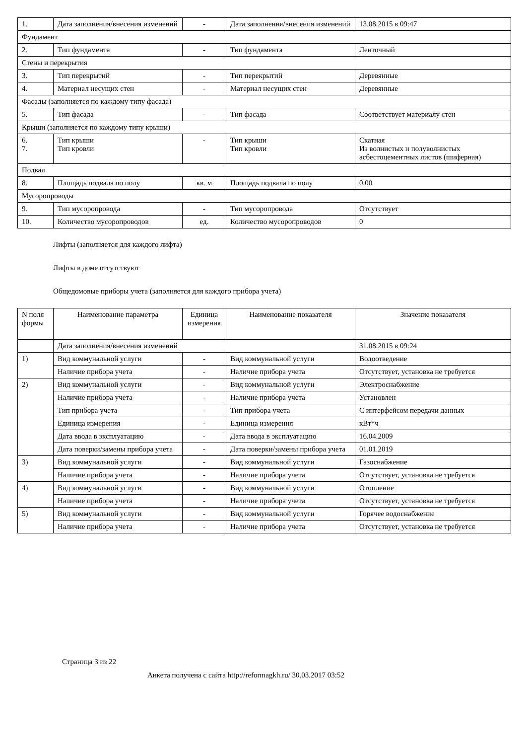| 1. | Дата заполнения/внесения изменений | - | Дата заполнения/внесения изменений | 13.08.2015 в 09:47 |
| Фундамент | | | | |
| 2. | Тип фундамента | - | Тип фундамента | Ленточный |
| Стены и перекрытия | | | | |
| 3. | Тип перекрытий | - | Тип перекрытий | Деревянные |
| 4. | Материал несущих стен | - | Материал несущих стен | Деревянные |
| Фасады (заполняется по каждому типу фасада) | | | | |
| 5. | Тип фасада | - | Тип фасада | Соответствует материалу стен |
| Крыши (заполняется по каждому типу крыши) | | | | |
| 6. 7. | Тип крыши Тип кровли | - | Тип крыши Тип кровли | Скатная Из волнистых и полуволнистых асбестоцементных листов (шиферная) |
| Подвал | | | | |
| 8. | Площадь подвала по полу | кв. м | Площадь подвала по полу | 0.00 |
| Мусоропроводы | | | | |
| 9. | Тип мусоропровода | - | Тип мусоропровода | Отсутствует |
| 10. | Количество мусоропроводов | ед. | Количество мусоропроводов | 0 |
Лифты (заполняется для каждого лифта)
Лифты в доме отсутствуют
Общедомовые приборы учета (заполняется для каждого прибора учета)
| N поля формы | Наименование параметра | Единица измерения | Наименование показателя | Значение показателя |
| --- | --- | --- | --- | --- |
| | Дата заполнения/внесения изменений | | | 31.08.2015 в 09:24 |
| 1) | Вид коммунальной услуги | - | Вид коммунальной услуги | Водоотведение |
| | Наличие прибора учета | - | Наличие прибора учета | Отсутствует, установка не требуется |
| 2) | Вид коммунальной услуги | - | Вид коммунальной услуги | Электроснабжение |
| | Наличие прибора учета | - | Наличие прибора учета | Установлен |
| | Тип прибора учета | - | Тип прибора учета | С интерфейсом передачи данных |
| | Единица измерения | - | Единица измерения | кВт*ч |
| | Дата ввода в эксплуатацию | - | Дата ввода в эксплуатацию | 16.04.2009 |
| | Дата поверки/замены прибора учета | - | Дата поверки/замены прибора учета | 01.01.2019 |
| 3) | Вид коммунальной услуги | - | Вид коммунальной услуги | Газоснабжение |
| | Наличие прибора учета | - | Наличие прибора учета | Отсутствует, установка не требуется |
| 4) | Вид коммунальной услуги | - | Вид коммунальной услуги | Отопление |
| | Наличие прибора учета | - | Наличие прибора учета | Отсутствует, установка не требуется |
| 5) | Вид коммунальной услуги | - | Вид коммунальной услуги | Горячее водоснабжение |
| | Наличие прибора учета | - | Наличие прибора учета | Отсутствует, установка не требуется |
Страница 3 из 22
Анкета получена с сайта http://reformagkh.ru/ 30.03.2017 03:52